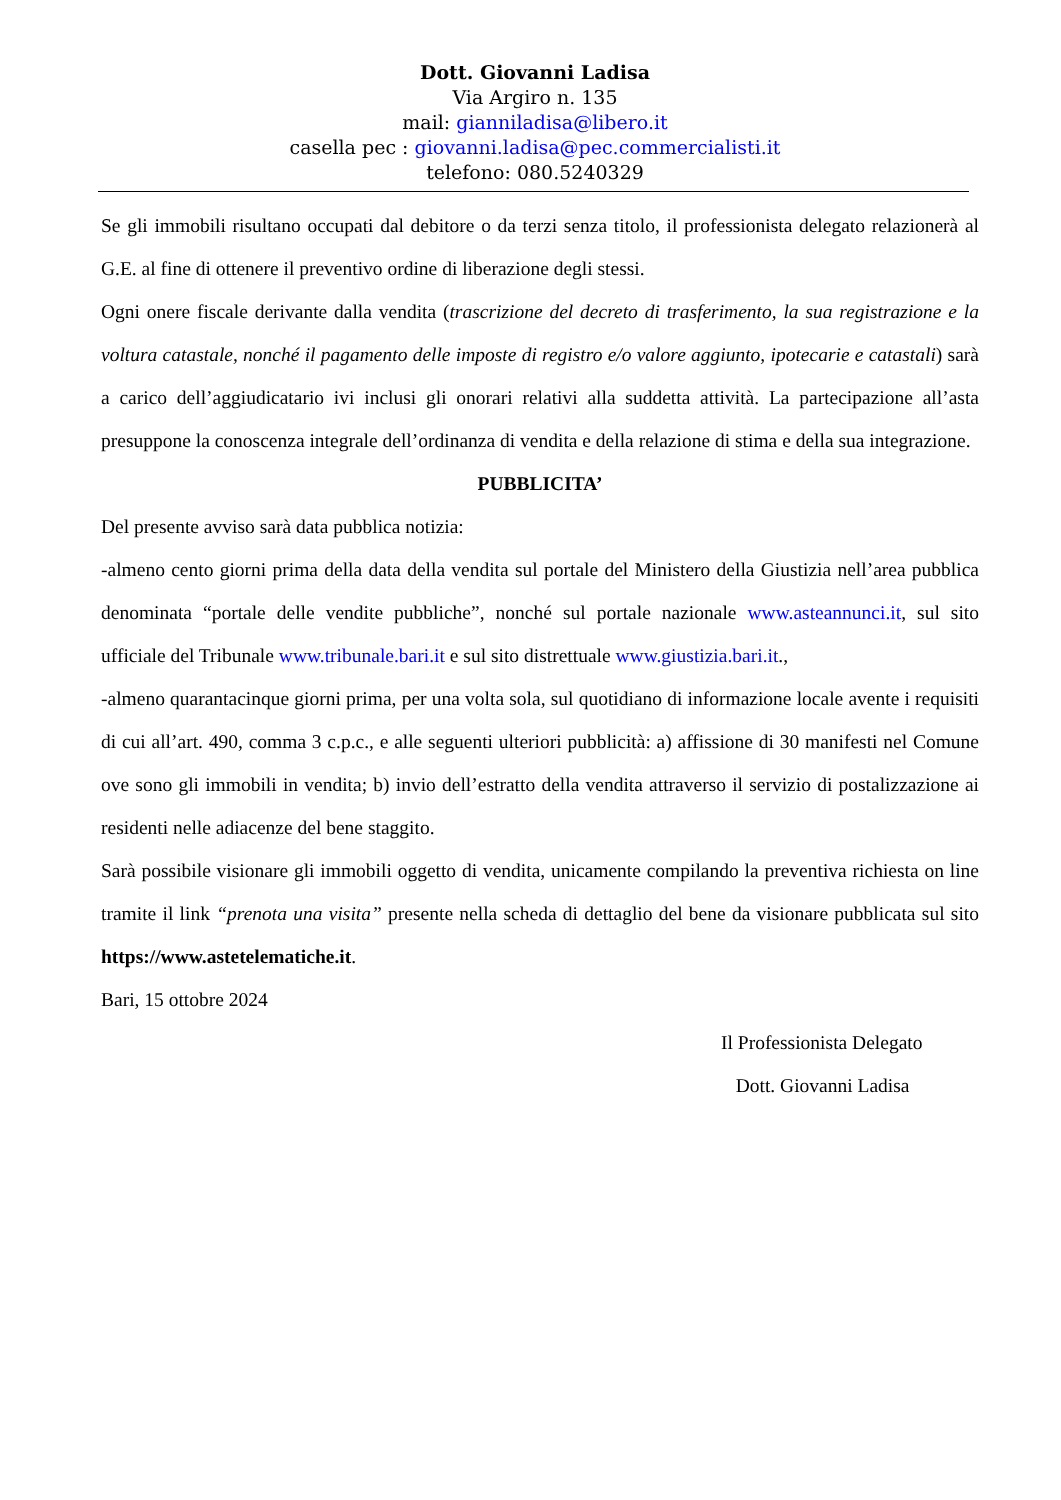Dott. Giovanni Ladisa
Via Argiro n. 135
mail: gianniladisa@libero.it
casella pec : giovanni.ladisa@pec.commercialisti.it
telefono: 080.5240329
Se gli immobili risultano occupati dal debitore o da terzi senza titolo, il professionista delegato relazionerà al G.E. al fine di ottenere il preventivo ordine di liberazione degli stessi.
Ogni onere fiscale derivante dalla vendita (trascrizione del decreto di trasferimento, la sua registrazione e la voltura catastale, nonché il pagamento delle imposte di registro e/o valore aggiunto, ipotecarie e catastali) sarà a carico dell’aggiudicatario ivi inclusi gli onorari relativi alla suddetta attività. La partecipazione all’asta presuppone la conoscenza integrale dell’ordinanza di vendita e della relazione di stima e della sua integrazione.
PUBBLICITA’
Del presente avviso sarà data pubblica notizia:
-almeno cento giorni prima della data della vendita sul portale del Ministero della Giustizia nell’area pubblica denominata “portale delle vendite pubbliche”, nonché sul portale nazionale www.asteannunci.it, sul sito ufficiale del Tribunale www.tribunale.bari.it e sul sito distrettuale www.giustizia.bari.it.,
-almeno quarantacinque giorni prima, per una volta sola, sul quotidiano di informazione locale avente i requisiti di cui all’art. 490, comma 3 c.p.c., e alle seguenti ulteriori pubblicità: a) affissione di 30 manifesti nel Comune ove sono gli immobili in vendita; b) invio dell’estratto della vendita attraverso il servizio di postalizzazione ai residenti nelle adiacenze del bene staggito.
Sarà possibile visionare gli immobili oggetto di vendita, unicamente compilando la preventiva richiesta on line tramite il link “prenota una visita” presente nella scheda di dettaglio del bene da visionare pubblicata sul sito https://www.astetelematiche.it.
Bari, 15 ottobre 2024
Il Professionista Delegato
Dott. Giovanni Ladisa